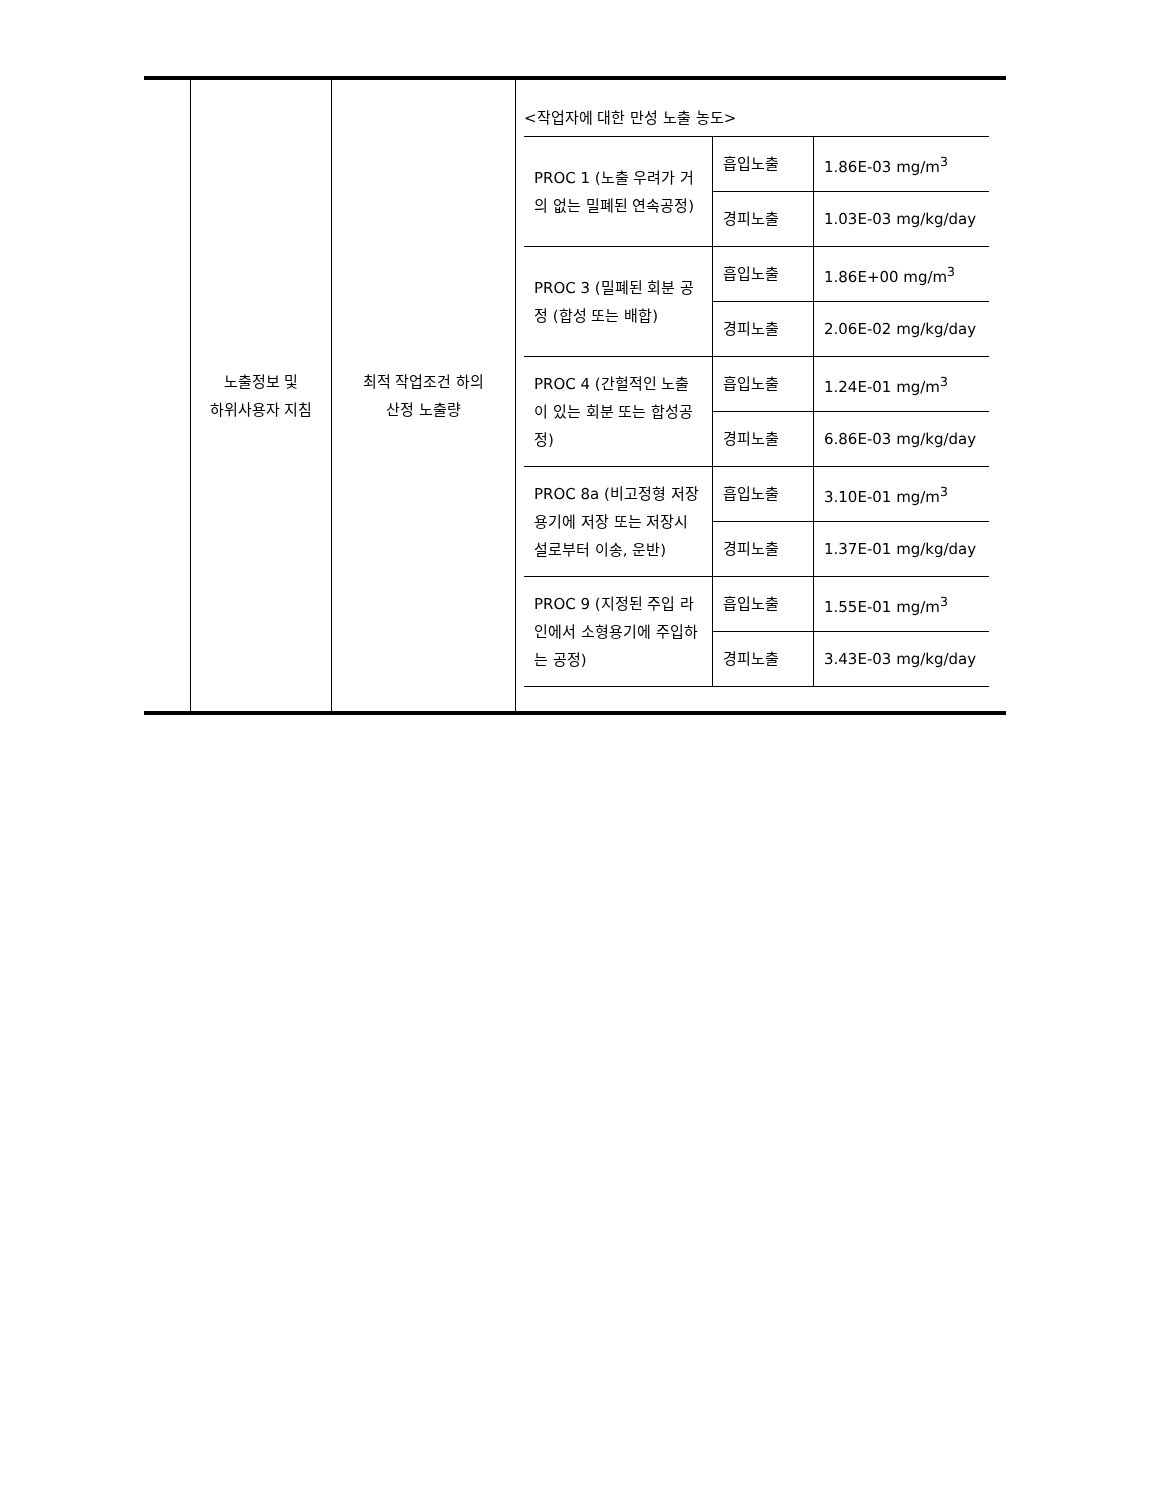| | 노출정보 및 하위사용자 지침 | 최적 작업조건 하의 산정 노출량 | <작업자에 대한 만성 노출 농도> / PROC 1 (노출 우려가 거의 없는 밀폐된 연속공정) / 흡입노출 / 1.86E-03 mg/m<sup>3</sup> / / / 경피노출 / 1.03E-03 mg/kg/day / / PROC 3 (밀폐된 회분 공정 (합성 또는 배합) / 흡입노출 / 1.86E+00 mg/m<sup>3</sup> / / / 경피노출 / 2.06E-02 mg/kg/day / / PROC 4 (간헐적인 노출이 있는 회분 또는 합성공정) / 흡입노출 / 1.24E-01 mg/m<sup>3</sup> / / / 경피노출 / 6.86E-03 mg/kg/day / / PROC 8a (비고정형 저장용기에 저장 또는 저장시설로부터 이송, 운반) / 흡입노출 / 3.10E-01 mg/m<sup>3</sup> / / / 경피노출 / 1.37E-01 mg/kg/day / / PROC 9 (지정된 주입 라인에서 소형용기에 주입하는 공정) / 흡입노출 / 1.55E-01 mg/m<sup>3</sup> / / / 경피노출 / 3.43E-03 mg/kg/day / |